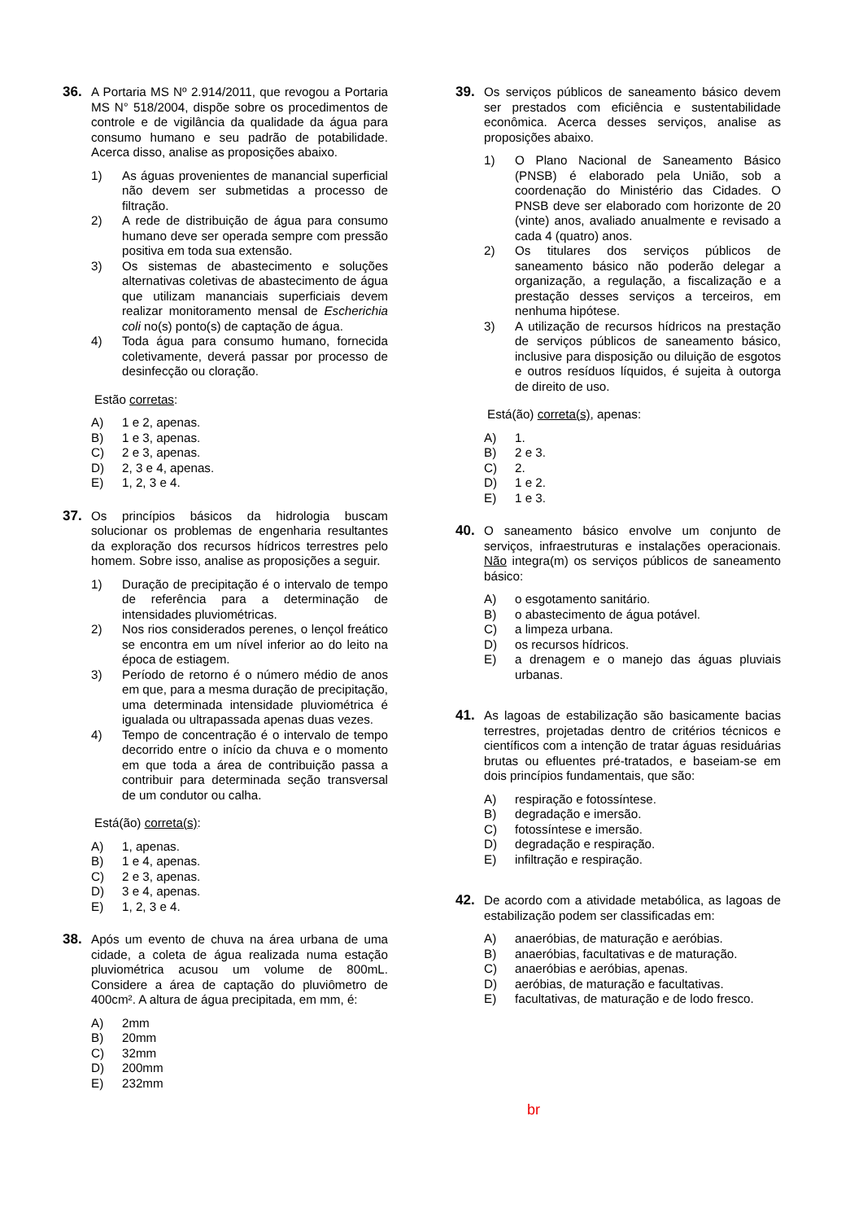36. A Portaria MS Nº 2.914/2011, que revogou a Portaria MS N° 518/2004, dispõe sobre os procedimentos de controle e de vigilância da qualidade da água para consumo humano e seu padrão de potabilidade. Acerca disso, analise as proposições abaixo.
1) As águas provenientes de manancial superficial não devem ser submetidas a processo de filtração.
2) A rede de distribuição de água para consumo humano deve ser operada sempre com pressão positiva em toda sua extensão.
3) Os sistemas de abastecimento e soluções alternativas coletivas de abastecimento de água que utilizam mananciais superficiais devem realizar monitoramento mensal de Escherichia coli no(s) ponto(s) de captação de água.
4) Toda água para consumo humano, fornecida coletivamente, deverá passar por processo de desinfecção ou cloração.
Estão corretas:
A) 1 e 2, apenas.
B) 1 e 3, apenas.
C) 2 e 3, apenas.
D) 2, 3 e 4, apenas.
E) 1, 2, 3 e 4.
37. Os princípios básicos da hidrologia buscam solucionar os problemas de engenharia resultantes da exploração dos recursos hídricos terrestres pelo homem. Sobre isso, analise as proposições a seguir.
1) Duração de precipitação é o intervalo de tempo de referência para a determinação de intensidades pluviométricas.
2) Nos rios considerados perenes, o lençol freático se encontra em um nível inferior ao do leito na época de estiagem.
3) Período de retorno é o número médio de anos em que, para a mesma duração de precipitação, uma determinada intensidade pluviométrica é igualada ou ultrapassada apenas duas vezes.
4) Tempo de concentração é o intervalo de tempo decorrido entre o início da chuva e o momento em que toda a área de contribuição passa a contribuir para determinada seção transversal de um condutor ou calha.
Está(ão) correta(s):
A) 1, apenas.
B) 1 e 4, apenas.
C) 2 e 3, apenas.
D) 3 e 4, apenas.
E) 1, 2, 3 e 4.
38. Após um evento de chuva na área urbana de uma cidade, a coleta de água realizada numa estação pluviométrica acusou um volume de 800mL. Considere a área de captação do pluviômetro de 400cm². A altura de água precipitada, em mm, é:
A) 2mm
B) 20mm
C) 32mm
D) 200mm
E) 232mm
39. Os serviços públicos de saneamento básico devem ser prestados com eficiência e sustentabilidade econômica. Acerca desses serviços, analise as proposições abaixo.
1) O Plano Nacional de Saneamento Básico (PNSB) é elaborado pela União, sob a coordenação do Ministério das Cidades. O PNSB deve ser elaborado com horizonte de 20 (vinte) anos, avaliado anualmente e revisado a cada 4 (quatro) anos.
2) Os titulares dos serviços públicos de saneamento básico não poderão delegar a organização, a regulação, a fiscalização e a prestação desses serviços a terceiros, em nenhuma hipótese.
3) A utilização de recursos hídricos na prestação de serviços públicos de saneamento básico, inclusive para disposição ou diluição de esgotos e outros resíduos líquidos, é sujeita à outorga de direito de uso.
Está(ão) correta(s), apenas:
A) 1.
B) 2 e 3.
C) 2.
D) 1 e 2.
E) 1 e 3.
40. O saneamento básico envolve um conjunto de serviços, infraestruturas e instalações operacionais. Não integra(m) os serviços públicos de saneamento básico:
A) o esgotamento sanitário.
B) o abastecimento de água potável.
C) a limpeza urbana.
D) os recursos hídricos.
E) a drenagem e o manejo das águas pluviais urbanas.
41. As lagoas de estabilização são basicamente bacias terrestres, projetadas dentro de critérios técnicos e científicos com a intenção de tratar águas residuárias brutas ou efluentes pré-tratados, e baseiam-se em dois princípios fundamentais, que são:
A) respiração e fotossíntese.
B) degradação e imersão.
C) fotossíntese e imersão.
D) degradação e respiração.
E) infiltração e respiração.
42. De acordo com a atividade metabólica, as lagoas de estabilização podem ser classificadas em:
A) anaeróbias, de maturação e aeróbias.
B) anaeróbias, facultativas e de maturação.
C) anaeróbias e aeróbias, apenas.
D) aeróbias, de maturação e facultativas.
E) facultativas, de maturação e de lodo fresco.
br